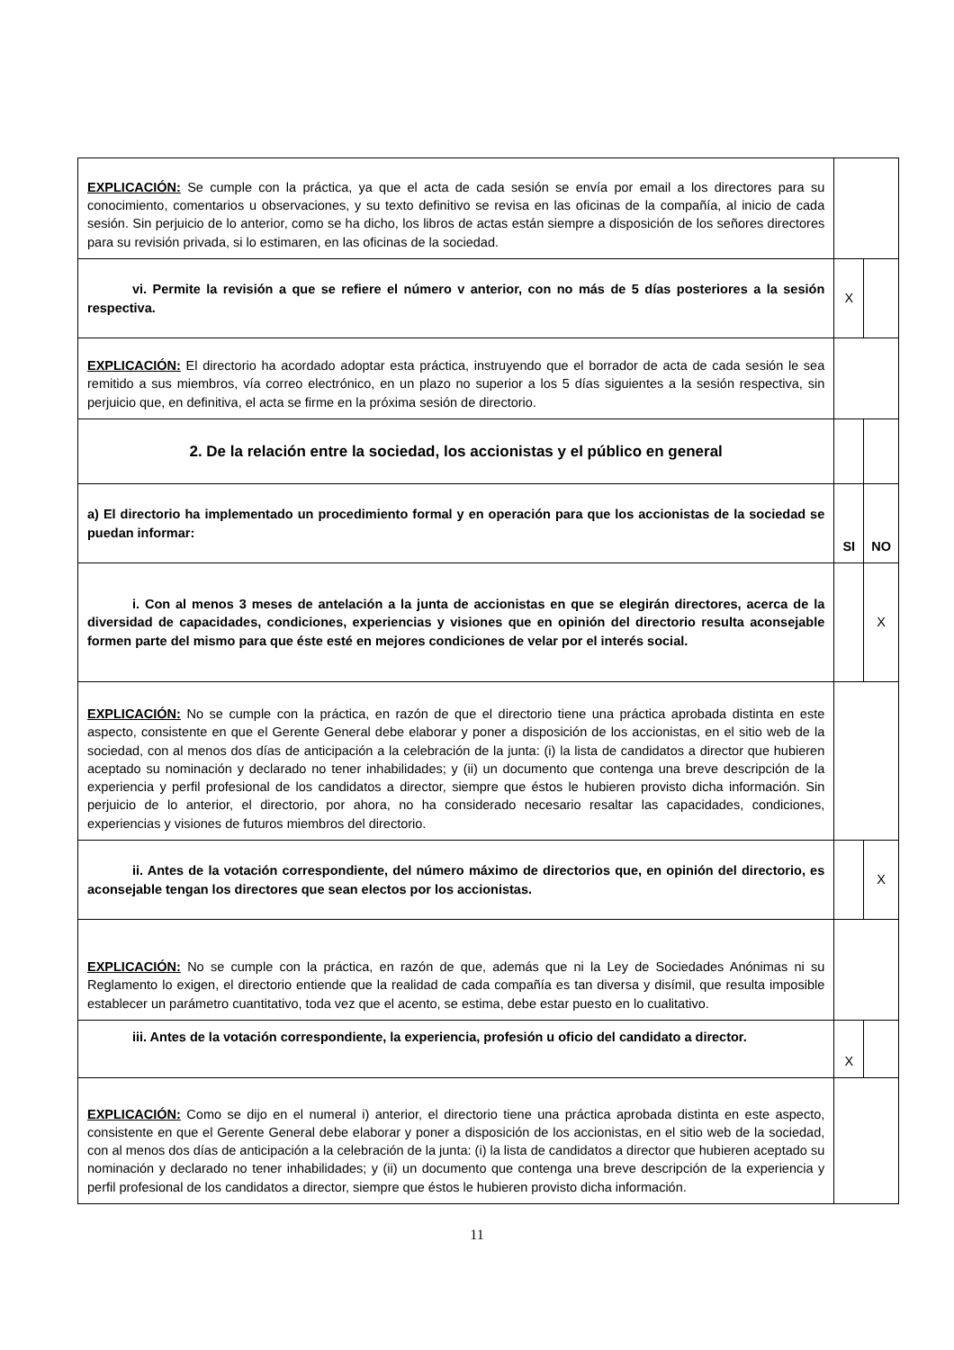| EXPLICACIÓN: Se cumple con la práctica, ya que el acta de cada sesión se envía por email a los directores para su conocimiento, comentarios u observaciones, y su texto definitivo se revisa en las oficinas de la compañía, al inicio de cada sesión. Sin perjuicio de lo anterior, como se ha dicho, los libros de actas están siempre a disposición de los señores directores para su revisión privada, si lo estimaren, en las oficinas de la sociedad. | | |
| vi. Permite la revisión a que se refiere el número v anterior, con no más de 5 días posteriores a la sesión respectiva. | X | |
| EXPLICACIÓN: El directorio ha acordado adoptar esta práctica, instruyendo que el borrador de acta de cada sesión le sea remitido a sus miembros, vía correo electrónico, en un plazo no superior a los 5 días siguientes a la sesión respectiva, sin perjuicio que, en definitiva, el acta se firme en la próxima sesión de directorio. | | |
| 2. De la relación entre la sociedad, los accionistas y el público en general | | |
| a) El directorio ha implementado un procedimiento formal y en operación para que los accionistas de la sociedad se puedan informar: | SI | NO |
| i. Con al menos 3 meses de antelación a la junta de accionistas en que se elegirán directores, acerca de la diversidad de capacidades, condiciones, experiencias y visiones que en opinión del directorio resulta aconsejable formen parte del mismo para que éste esté en mejores condiciones de velar por el interés social. | | X |
| EXPLICACIÓN: No se cumple con la práctica, en razón de que el directorio tiene una práctica aprobada distinta en este aspecto, consistente en que el Gerente General debe elaborar y poner a disposición de los accionistas, en el sitio web de la sociedad, con al menos dos días de anticipación a la celebración de la junta: (i) la lista de candidatos a director que hubieren aceptado su nominación y declarado no tener inhabilidades; y (ii) un documento que contenga una breve descripción de la experiencia y perfil profesional de los candidatos a director, siempre que éstos le hubieren provisto dicha información. Sin perjuicio de lo anterior, el directorio, por ahora, no ha considerado necesario resaltar las capacidades, condiciones, experiencias y visiones de futuros miembros del directorio. | | |
| ii. Antes de la votación correspondiente, del número máximo de directorios que, en opinión del directorio, es aconsejable tengan los directores que sean electos por los accionistas. | | X |
| EXPLICACIÓN: No se cumple con la práctica, en razón de que, además que ni la Ley de Sociedades Anónimas ni su Reglamento lo exigen, el directorio entiende que la realidad de cada compañía es tan diversa y disímil, que resulta imposible establecer un parámetro cuantitativo, toda vez que el acento, se estima, debe estar puesto en lo cualitativo. | | |
| iii. Antes de la votación correspondiente, la experiencia, profesión u oficio del candidato a director. | X | |
| EXPLICACIÓN: Como se dijo en el numeral i) anterior, el directorio tiene una práctica aprobada distinta en este aspecto, consistente en que el Gerente General debe elaborar y poner a disposición de los accionistas, en el sitio web de la sociedad, con al menos dos días de anticipación a la celebración de la junta: (i) la lista de candidatos a director que hubieren aceptado su nominación y declarado no tener inhabilidades; y (ii) un documento que contenga una breve descripción de la experiencia y perfil profesional de los candidatos a director, siempre que éstos le hubieren provisto dicha información. | | |
11